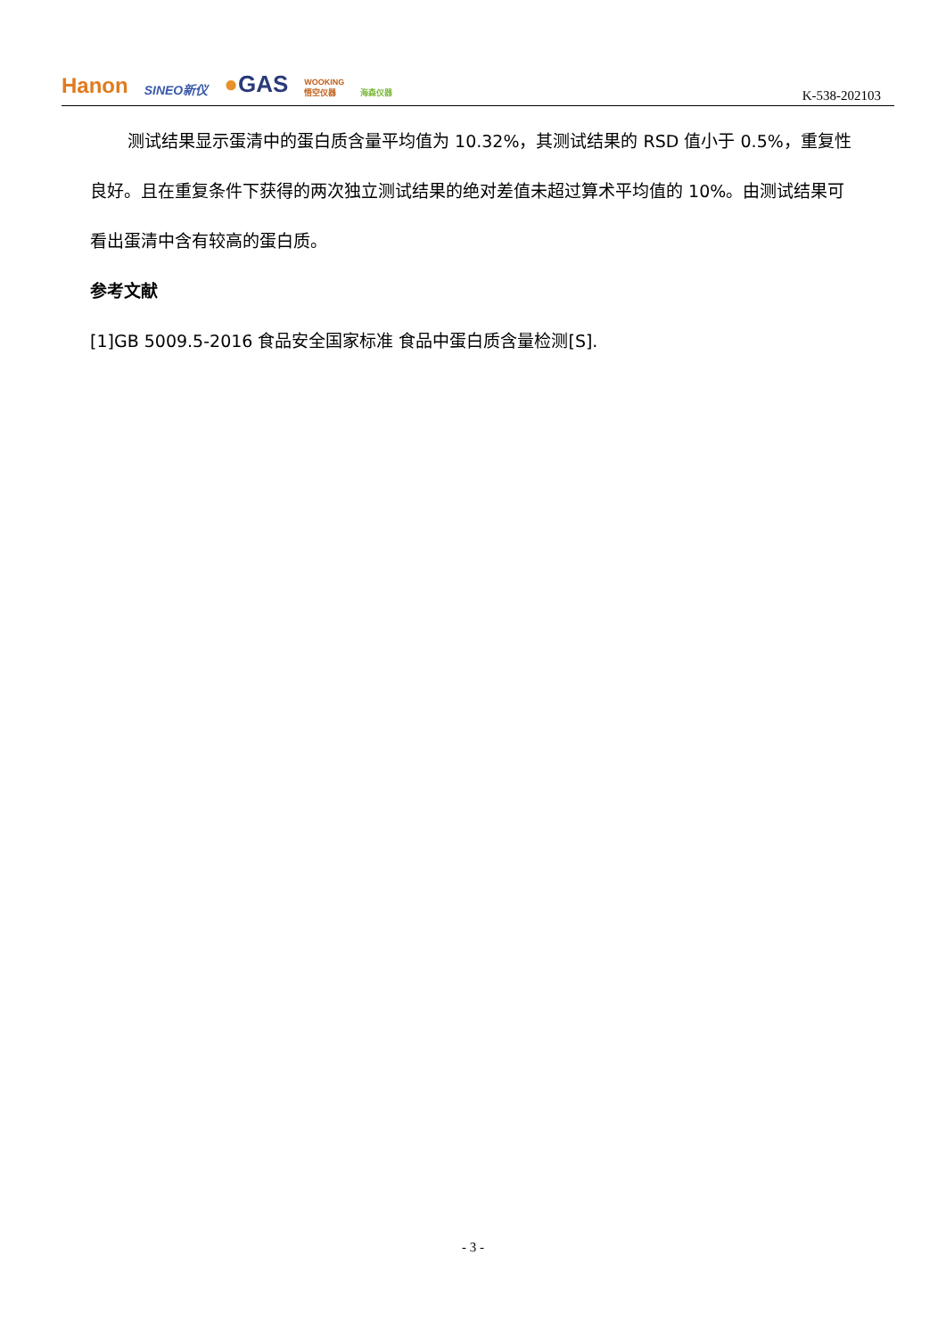Hanon SINEO新仪 ●GAS WOOKING
悟空仪器 海森仪器
K-538-202103
测试结果显示蛋清中的蛋白质含量平均值为 10.32%，其测试结果的 RSD 值小于 0.5%，重复性良好。且在重复条件下获得的两次独立测试结果的绝对差值未超过算术平均值的 10%。由测试结果可看出蛋清中含有较高的蛋白质。
参考文献
[1]GB 5009.5-2016 食品安全国家标准 食品中蛋白质含量检测[S].
- 3 -